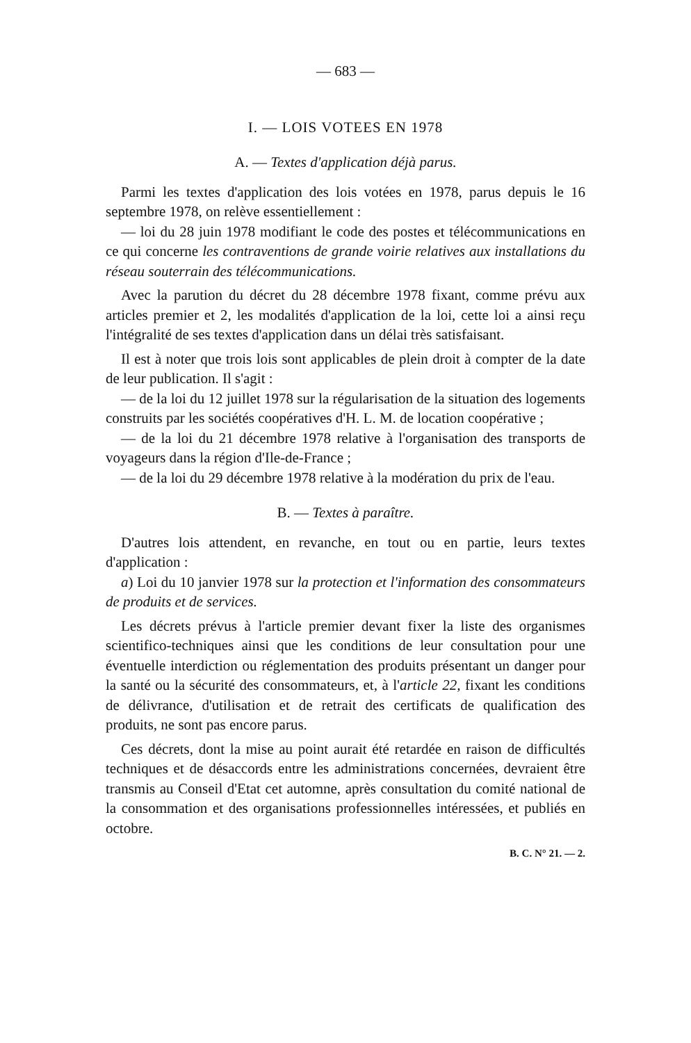— 683 —
I. — LOIS VOTEES EN 1978
A. — Textes d'application déjà parus.
Parmi les textes d'application des lois votées en 1978, parus depuis le 16 septembre 1978, on relève essentiellement :
— loi du 28 juin 1978 modifiant le code des postes et télécommunications en ce qui concerne les contraventions de grande voirie relatives aux installations du réseau souterrain des télécommunications.
Avec la parution du décret du 28 décembre 1978 fixant, comme prévu aux articles premier et 2, les modalités d'application de la loi, cette loi a ainsi reçu l'intégralité de ses textes d'application dans un délai très satisfaisant.
Il est à noter que trois lois sont applicables de plein droit à compter de la date de leur publication. Il s'agit :
— de la loi du 12 juillet 1978 sur la régularisation de la situation des logements construits par les sociétés coopératives d'H. L. M. de location coopérative ;
— de la loi du 21 décembre 1978 relative à l'organisation des transports de voyageurs dans la région d'Ile-de-France ;
— de la loi du 29 décembre 1978 relative à la modération du prix de l'eau.
B. — Textes à paraître.
D'autres lois attendent, en revanche, en tout ou en partie, leurs textes d'application :
a) Loi du 10 janvier 1978 sur la protection et l'information des consommateurs de produits et de services.
Les décrets prévus à l'article premier devant fixer la liste des organismes scientifico-techniques ainsi que les conditions de leur consultation pour une éventuelle interdiction ou réglementation des produits présentant un danger pour la santé ou la sécurité des consommateurs, et, à l'article 22, fixant les conditions de délivrance, d'utilisation et de retrait des certificats de qualification des produits, ne sont pas encore parus.
Ces décrets, dont la mise au point aurait été retardée en raison de difficultés techniques et de désaccords entre les administrations concernées, devraient être transmis au Conseil d'Etat cet automne, après consultation du comité national de la consommation et des organisations professionnelles intéressées, et publiés en octobre.
B. C. N° 21. — 2.